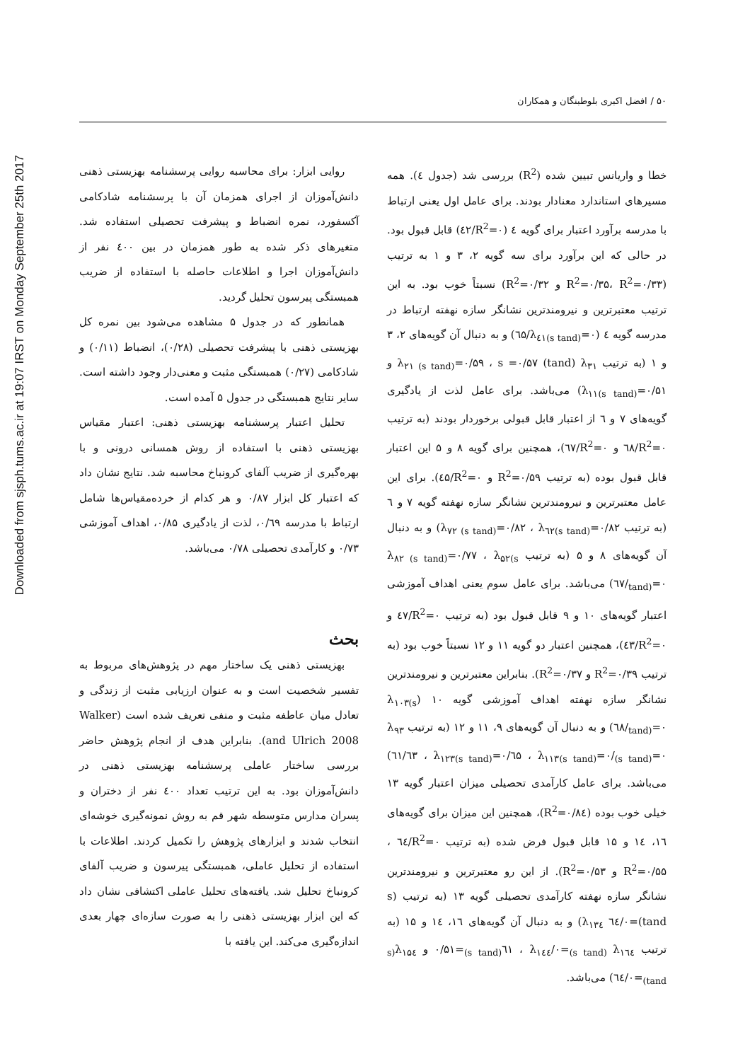Downloaded from sjsph.tums.ac.ir at 19:07 IRST on Monday September 25th 2017
۵۰ / افضل اکبری بلوطبنگان و همکاران
خطا و واریانس تبیین شده (R<sup>2</sup>) بررسی شد (جدول ٤). همه مسیرهای استاندارد معنادار بودند. برای عامل اول یعنی ارتباط با مدرسه برآورد اعتبار برای گویه ٤ (R<sup>2</sup>=۰/٤۲) قابل قبول بود. در حالی که این برآورد برای سه گویه ۲، ۳ و ۱ به ترتیب (R<sup>2</sup>=۰/۳۵، R<sup>2</sup>=۰/۳۳ و R<sup>2</sup>=۰/۳۲) نسبتاً خوب بود. به این ترتیب معتبرترین و نیرومندترین نشانگر سازه نهفته ارتباط در مدرسه گویه ٤ (λ<sub>٤۱(s tand)</sub>=۰/٦۵) و به دنبال آن گویه‌های ۲، ۳ و ۱ (به ترتیب λ<sub>۲۱ (s tand)</sub>=۰/۵۹ ، s =۰/۵۷ (tand) λ<sub>۳۱</sub> و λ<sub>۱۱(s tand)</sub>=۰/۵۱) می‌باشد. برای عامل لذت از یادگیری گویه‌های ۷ و ٦ از اعتبار قابل قبولی برخوردار بودند (به ترتیب R<sup>2</sup>=۰/٦۸ و R<sup>2</sup>=۰/٦۷)، همچنین برای گویه ۸ و ۵ این اعتبار قابل قبول بوده (به ترتیب R<sup>2</sup>=۰/۵۹ و R<sup>2</sup>=۰/٤۵). برای این عامل معتبرترین و نیرومندترین نشانگر سازه نهفته گویه ۷ و ٦ (به ترتیب λ<sub>۷۲ (s tand)</sub>=۰/۸۲ ، λ<sub>٦۲(s tand)</sub>=۰/۸۲) و به دنبال آن گویه‌های ۸ و ۵ (به ترتیب λ<sub>۸۲ (s tand)</sub>=۰/۷۷ ، λ<sub>۵۲(s tand)</sub>=۰/٦۷) می‌باشد. برای عامل سوم یعنی اهداف آموزشی اعتبار گویه‌های ۱۰ و ۹ قابل قبول بود (به ترتیب R<sup>2</sup>=۰/٤۷ و R<sup>2</sup>=۰/٤۳)، همچنین اعتبار دو گویه ۱۱ و ۱۲ نسبتاً خوب بود (به ترتیب R<sup>2</sup>=۰/۳۹ و R<sup>2</sup>=۰/۳۷). بنابراین معتبرترین و نیرومندترین نشانگر سازه نهفته اهداف آموزشی گویه ۱۰ (λ<sub>۱۰۳(s tand)</sub>=۰/٦۸) و به دنبال آن گویه‌های ۹، ۱۱ و ۱۲ (به ترتیب λ<sub>۹۳ (s tand)</sub>=۰/٦۵ ، λ<sub>۱۱۳(s tand)</sub>=۰/٦۳ ، λ<sub>۱۲۳(s tand)</sub>=۰/٦۱) می‌باشد. برای عامل کارآمدی تحصیلی میزان اعتبار گویه ۱۳ خیلی خوب بوده (R<sup>2</sup>=۰/۸٤)، همچنین این میزان برای گویه‌های ۱٦، ۱٤ و ۱۵ قابل قبول فرض شده (به ترتیب R<sup>2</sup>=۰/٦٤ ، R<sup>2</sup>=۰/۵۵ و R<sup>2</sup>=۰/۵۳). از این رو معتبرترین و نیرومندترین نشانگر سازه نهفته کارآمدی تحصیلی گویه ۱۳ (به ترتیب (s tand)=۰/٦٤ λ<sub>۱۳٤</sub>) و به دنبال آن گویه‌های ۱٦، ۱٤ و ۱۵ (به ترتیب λ<sub>۱٦٤ (s tand)</sub>=۰/٦۱ ، λ<sub>۱٤٤(s tand)</sub>=۰/۵۱ و λ<sub>۱۵٤(s tand)</sub>=۰/٦٤) می‌باشد.
روایی ابزار: برای محاسبه روایی پرسشنامه بهزیستی ذهنی دانش‌آموزان از اجرای همزمان آن با پرسشنامه شادکامی آکسفورد، نمره انضباط و پیشرفت تحصیلی استفاده شد. متغیرهای ذکر شده به طور همزمان در بین ٤۰۰ نفر از دانش‌آموزان اجرا و اطلاعات حاصله با استفاده از ضریب همبستگی پیرسون تحلیل گردید.
همانطور که در جدول ۵ مشاهده می‌شود بین نمره کل بهزیستی ذهنی با پیشرفت تحصیلی (۰/۲۸)، انضباط (۰/۱۱) و شادکامی (۰/۲۷) همبستگی مثبت و معنی‌دار وجود داشته است. سایر نتایج همبستگی در جدول ۵ آمده است.
تحلیل اعتبار پرسشنامه بهزیستی ذهنی: اعتبار مقیاس بهزیستی ذهنی با استفاده از روش همسانی درونی و با بهره‌گیری از ضریب آلفای کرونباخ محاسبه شد. نتایج نشان داد که اعتبار کل ابزار ۰/۸۷ و هر کدام از خرده‌مقیاس‌ها شامل ارتباط با مدرسه ۰/٦۹، لذت از یادگیری ۰/۸۵، اهداف آموزشی ۰/۷۳ و کارآمدی تحصیلی ۰/۷۸ می‌باشد.
بحث
بهزیستی ذهنی یک ساختار مهم در پژوهش‌های مربوط به تفسیر شخصیت است و به عنوان ارزیابی مثبت از زندگی و تعادل میان عاطفه مثبت و منفی تعریف شده است (Walker and Ulrich 2008). بنابراین هدف از انجام پژوهش حاضر بررسی ساختار عاملی پرسشنامه بهزیستی ذهنی در دانش‌آموزان بود. به این ترتیب تعداد ٤۰۰ نفر از دختران و پسران مدارس متوسطه شهر قم به روش نمونه‌گیری خوشه‌ای انتخاب شدند و ابزارهای پژوهش را تکمیل کردند. اطلاعات با استفاده از تحلیل عاملی، همبستگی پیرسون و ضریب آلفای کرونباخ تحلیل شد. یافته‌های تحلیل عاملی اکتشافی نشان داد که این ابزار بهزیستی ذهنی را به صورت سازه‌ای چهار بعدی اندازه‌گیری می‌کند. این یافته با